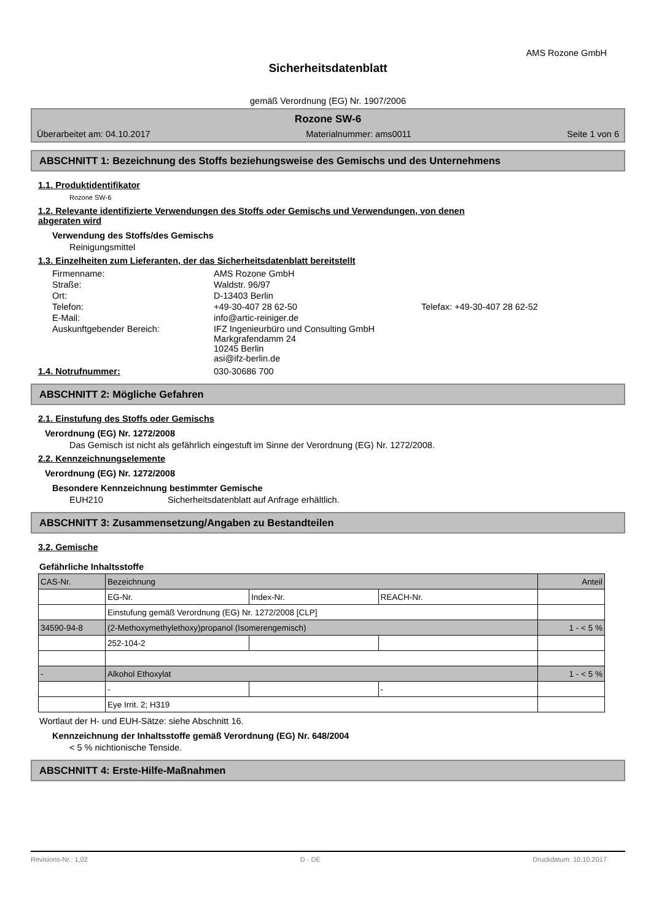AMS Rozone GmbH
Sicherheitsdatenblatt
gemäß Verordnung (EG) Nr. 1907/2006
Rozone SW-6
Überarbeitet am: 04.10.2017 Materialnummer: ams0011 Seite 1 von 6
ABSCHNITT 1: Bezeichnung des Stoffs beziehungsweise des Gemischs und des Unternehmens
1.1. Produktidentifikator
Rozone SW-6
1.2. Relevante identifizierte Verwendungen des Stoffs oder Gemischs und Verwendungen, von denen abgeraten wird
Verwendung des Stoffs/des Gemischs
Reinigungsmittel
1.3. Einzelheiten zum Lieferanten, der das Sicherheitsdatenblatt bereitstellt
| Firmenname: | AMS Rozone GmbH | |
| Straße: | Waldstr. 96/97 | |
| Ort: | D-13403 Berlin | |
| Telefon: | +49-30-407 28 62-50 | Telefax: +49-30-407 28 62-52 |
| E-Mail: | info@artic-reiniger.de | |
| Auskunftgebender Bereich: | IFZ Ingenieurbüro und Consulting GmbH Markgrafendamm 24 10245 Berlin asi@ifz-berlin.de | |
1.4. Notrufnummer: 030-30686 700
ABSCHNITT 2: Mögliche Gefahren
2.1. Einstufung des Stoffs oder Gemischs
Verordnung (EG) Nr. 1272/2008
Das Gemisch ist nicht als gefährlich eingestuft im Sinne der Verordnung (EG) Nr. 1272/2008.
2.2. Kennzeichnungselemente
Verordnung (EG) Nr. 1272/2008
Besondere Kennzeichnung bestimmter Gemische
EUH210 Sicherheitsdatenblatt auf Anfrage erhältlich.
ABSCHNITT 3: Zusammensetzung/Angaben zu Bestandteilen
3.2. Gemische
Gefährliche Inhaltsstoffe
| CAS-Nr. | Bezeichnung | | | Anteil |
| --- | --- | --- | --- | --- |
| | EG-Nr. | Index-Nr. | REACH-Nr. | |
| | Einstufung gemäß Verordnung (EG) Nr. 1272/2008 [CLP] | | | |
| 34590-94-8 | (2-Methoxymethylethoxy)propanol (Isomerengemisch) | | | 1 - < 5 % |
| | 252-104-2 | | | |
| - | Alkohol Ethoxylat | | | 1 - < 5 % |
| | - | | - | |
| | Eye Irrit. 2; H319 | | | |
Wortlaut der H- und EUH-Sätze: siehe Abschnitt 16.
Kennzeichnung der Inhaltsstoffe gemäß Verordnung (EG) Nr. 648/2004
< 5 % nichtionische Tenside.
ABSCHNITT 4: Erste-Hilfe-Maßnahmen
Revisions-Nr.: 1,02 D - DE Druckdatum: 10.10.2017